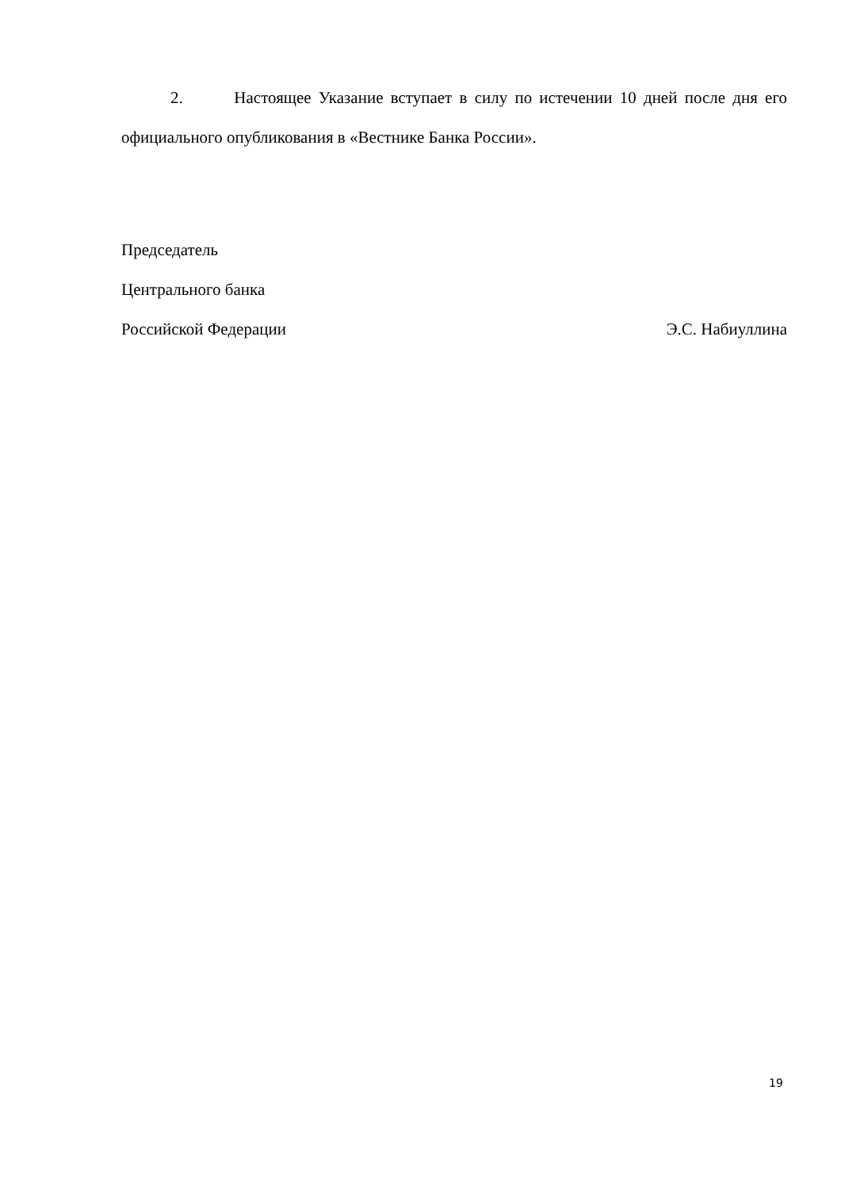2. Настоящее Указание вступает в силу по истечении 10 дней после дня его официального опубликования в «Вестнике Банка России».
Председатель
Центрального банка
Российской Федерации Э.С. Набиуллина
19